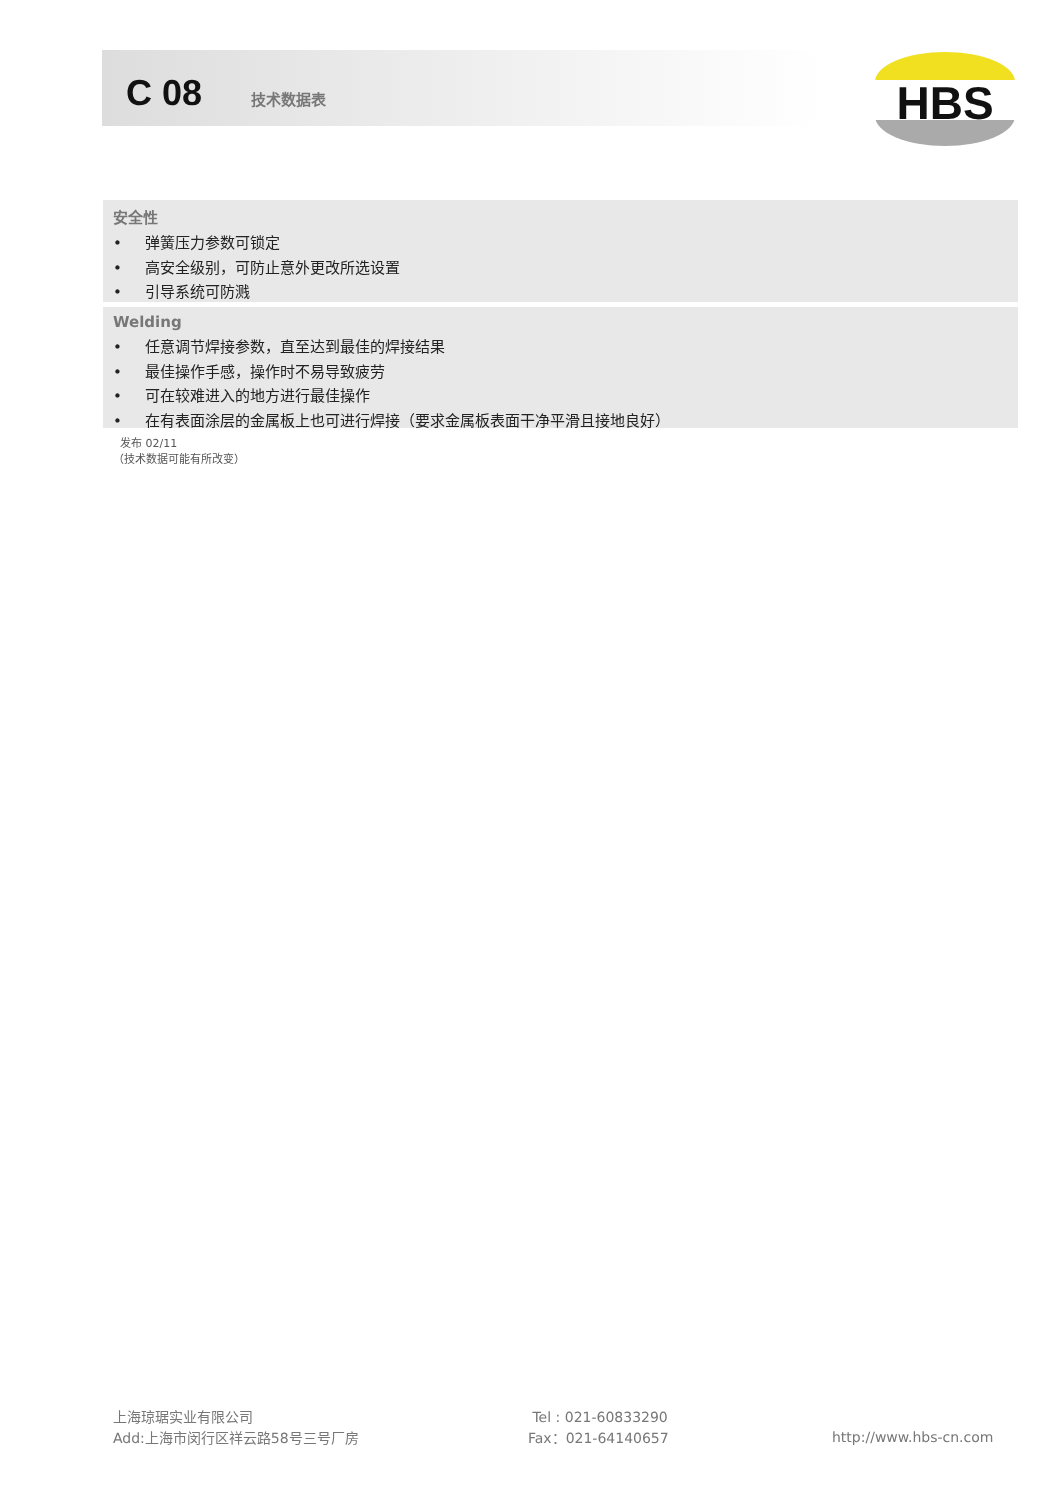C 08 技术数据表
HBS
安全性
• 弹簧压力参数可锁定
• 高安全级别，可防止意外更改所选设置
• 引导系统可防溅
Welding
• 任意调节焊接参数，直至达到最佳的焊接结果
• 最佳操作手感，操作时不易导致疲劳
• 可在较难进入的地方进行最佳操作
• 在有表面涂层的金属板上也可进行焊接（要求金属板表面干净平滑且接地良好）
发布 02/11
（技术数据可能有所改变）
上海琼琚实业有限公司
Add:上海市闵行区祥云路58号三号厂房
Tel : 021-60833290
Fax：021-64140657
http://www.hbs-cn.com